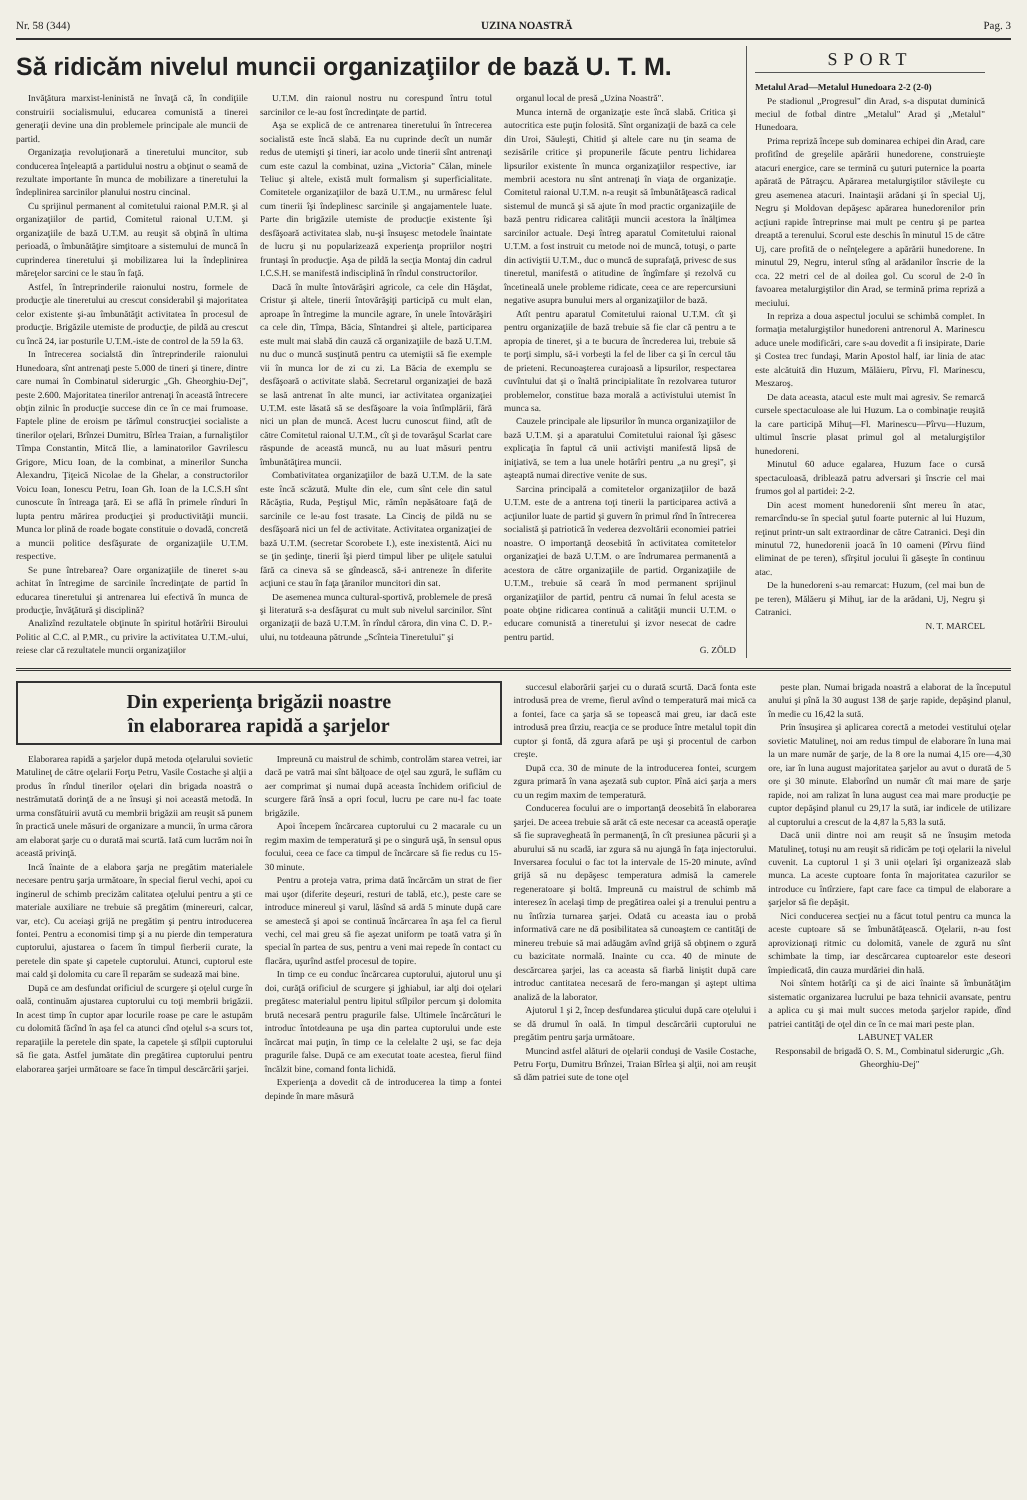Nr. 58 (344) UZINA NOASTRĂ Pag. 3
Să ridicăm nivelul muncii organizaţiilor de bază U. T. M.
Invăţătura marxist-leninistă ne învaţă că, în condiţiile construirii socialismului, educarea comunistă a tinerei generaţii devine una din problemele principale ale muncii de partid.
Organizaţia revoluţionară a tineretului muncitor, sub conducerea înţeleaptă a partidului nostru a obţinut o seamă de rezultate importante în munca de mobilizare a tineretului la îndeplinirea sarcinilor planului nostru cincinal.
Cu sprijinul permanent al comitetului raional P.M.R. şi al organizaţiilor de partid, Comitetul raional U.T.M. şi organizaţiile de bază U.T.M. au reuşit să obţină în ultima perioadă, o îmbunătăţire simţitoare a sistemului de muncă în cuprinderea tineretului şi mobilizarea lui la îndeplinirea măreţelor sarcini ce le stau în faţă.
Astfel, în întreprinderile raionului nostru, formele de producţie ale tineretului au crescut considerabil şi majoritatea celor existente şi-au îmbunătăţit activitatea în procesul de producţie. Brigăzile utemiste de producţie, de pildă au crescut cu încă 24, iar posturile U.T.M.-iste de control de la 59 la 63.
In întrecerea socialstă din întreprinderile raionului Hunedoara, sînt antrenaţi peste 5.000 de tineri şi tinere, dintre care numai în Combinatul siderurgic „Gh. Gheorghiu-Dej", peste 2.600. Majoritatea tinerilor antrenaţi în această întrecere obţin zilnic în producţie succese din ce în ce mai frumoase. Faptele pline de eroism pe tărîmul construcţiei socialiste a tinerilor oţelari, Brînzei Dumitru, Bîrlea Traian, a furnaliştilor Tîmpa Constantin, Mitcă Ilie, a laminatorilor Gavrilescu Grigore, Micu Ioan, de la combinat, a minerilor Suncha Alexandru, Ţiţeică Nicolae de la Ghelar, a constructorilor Voicu Ioan, Ionescu Petru, Ioan Gh. Ioan de la I.C.S.H sînt cunoscute în întreaga ţară. Ei se află în primele rînduri în lupta pentru mărirea producţiei şi productivităţii muncii. Munca lor plină de roade bogate constituie o dovadă, concretă a muncii politice desfăşurate de organizaţiile U.T.M. respective.
Se pune întrebarea? Oare organizaţiile de tineret s-au achitat în întregime de sarcinile încredinţate de partid în educarea tineretului şi antrenarea lui efectivă în munca de producţie, învăţătură şi disciplină?
Analizînd rezultatele obţinute în spiritul hotărîrii Biroului Politic al C.C. al P.MR., cu privire la activitatea U.T.M.-ului, reiese clar că rezultatele muncii organizaţiilor
U.T.M. din raionul nostru nu corespund întru totul sarcinilor ce le-au fost încredinţate de partid.
Aşa se explică de ce antrenarea tineretului în întrecerea socialistă este încă slabă. Ea nu cuprinde decît un număr redus de utemişti şi tineri, iar acolo unde tinerii sînt antrenaţi cum este cazul la combinat, uzina „Victoria" Călan, minele Teliuc şi altele, există mult formalism şi superficialitate. Comitetele organizaţiilor de bază U.T.M., nu urmăresc felul cum tinerii îşi îndeplinesc sarcinile şi angajamentele luate. Parte din brigăzile utemiste de producţie existente îşi desfăşoară activitatea slab, nu-şi însuşesc metodele înaintate de lucru şi nu popularizează experienţa propriilor noştri fruntaşi în producţie. Aşa de pildă la secţia Montaj din cadrul I.C.S.H. se manifestă indisciplină în rîndul constructorilor.
Dacă în multe întovărăşiri agricole, ca cele din Hăşdat, Cristur şi altele, tinerii întovărăşiţi participă cu mult elan, aproape în întregime la muncile agrare, în unele întovărăşiri ca cele din, Tîmpa, Băcia, Sîntandrei şi altele, participarea este mult mai slabă din cauză că organizaţiile de bază U.T.M. nu duc o muncă susţinută pentru ca utemiştii să fie exemple vii în munca lor de zi cu zi. La Băcia de exemplu se desfăşoară o activitate slabă. Secretarul organizaţiei de bază se lasă antrenat în alte munci, iar activitatea organizaţiei U.T.M. este lăsată să se desfăşoare la voia întîmplării, fără nici un plan de muncă. Acest lucru cunoscut fiind, atît de către Comitetul raional U.T.M., cît şi de tovarăşul Scarlat care răspunde de această muncă, nu au luat măsuri pentru îmbunătăţirea muncii.
Combativitatea organizaţiilor de bază U.T.M. de la sate este încă scăzută. Multe din ele, cum sînt cele din satul Răcăştia, Ruda, Peştişul Mic, rămîn nepăsătoare faţă de sarcinile ce le-au fost trasate. La Cinciş de pildă nu se desfăşoară nici un fel de activitate. Activitatea organizaţiei de bază U.T.M. (secretar Scorobete I.), este inexistentă. Aici nu se ţin şedinţe, tinerii îşi pierd timpul liber pe uliţele satului fără ca cineva să se gîndească, să-i antreneze în diferite acţiuni ce stau în faţa ţăranilor muncitori din sat.
De asemenea munca cultural-sportivă, problemele de presă şi literatură s-a desfăşurat cu mult sub nivelul sarcinilor. Sînt organizaţii de bază U.T.M. în rîndul cărora, din vina C. D. P.-ului, nu totdeauna pătrunde „Scînteia Tineretului" şi
organul local de presă „Uzina Noastră".
Munca internă de organizaţie este încă slabă. Critica şi autocritica este puţin folosită. Sînt organizaţii de bază ca cele din Uroi, Săuleşti, Chitid şi altele care nu ţin seama de sezisările critice şi propunerile făcute pentru lichidarea lipsurilor existente în munca organizaţiilor respective, iar membrii acestora nu sînt antrenaţi în viaţa de organizaţie. Comitetul raional U.T.M. n-a reuşit să îmbunătăţească radical sistemul de muncă şi să ajute în mod practic organizaţiile de bază pentru ridicarea calităţii muncii acestora la înălţimea sarcinilor actuale. Deşi întreg aparatul Comitetului raional U.T.M. a fost instruit cu metode noi de muncă, totuşi, o parte din activiştii U.T.M., duc o muncă de suprafaţă, privesc de sus tineretul, manifestă o atitudine de îngîmfare şi rezolvă cu încetineală unele probleme ridicate, ceea ce are repercursiuni negative asupra bunului mers al organizaţiilor de bază.
Atît pentru aparatul Comitetului raional U.T.M. cît şi pentru organizaţiile de bază trebuie să fie clar că pentru a te apropia de tineret, şi a te bucura de încrederea lui, trebuie să te porţi simplu, să-i vorbeşti la fel de liber ca şi în cercul tău de prieteni. Recunoaşterea curajoasă a lipsurilor, respectarea cuvîntului dat şi o înaltă principialitate în rezolvarea tuturor problemelor, constitue baza morală a activistului utemist în munca sa.
Cauzele principale ale lipsurilor în munca organizaţiilor de bază U.T.M. şi a aparatului Comitetului raional îşi găsesc explicaţia în faptul că unii activişti manifestă lipsă de iniţiativă, se tem a lua unele hotărîri pentru „a nu greşi", şi aşteaptă numai directive venite de sus.
Sarcina principală a comitetelor organizaţiilor de bază U.T.M. este de a antrena toţi tinerii la participarea activă a acţiunilor luate de partid şi guvern în primul rînd în întrecerea socialistă şi patriotică în vederea dezvoltării economiei patriei noastre. O importanţă deosebită în activitatea comitetelor organizaţiei de bază U.T.M. o are îndrumarea permanentă a acestora de către organizaţiile de partid. Organizaţiile de U.T.M., trebuie să ceară în mod permanent sprijinul organizaţiilor de partid, pentru că numai în felul acesta se poate obţine ridicarea continuă a calităţii muncii U.T.M. o educare comunistă a tineretului şi izvor nesecat de cadre pentru partid.
G. ZÖLD
SPORT
Metalul Arad—Metalul Hunedoara 2-2 (2-0)
Pe stadionul „Progresul" din Arad, s-a disputat duminică meciul de fotbal dintre „Metalul" Arad şi „Metalul" Hunedoara.
Prima repriză începe sub dominarea echipei din Arad, care profitînd de greşelile apărării hunedorene, construieşte atacuri energice, care se termină cu şuturi puternice la poarta apărată de Pătraşcu. Apărarea metalurgiştilor stăvileşte cu greu asemenea atacuri. Inaintaşii arădani şi în special Uj, Negru şi Moldovan depăşesc apărarea hunedorenilor prin acţiuni rapide întreprinse mai mult pe centru şi pe partea dreaptă a terenului. Scorul este deschis în minutul 15 de către Uj, care profită de o neînţelegere a apărării hunedorene. In minutul 29, Negru, interul stîng al arădanilor înscrie de la cca. 22 metri cel de al doilea gol. Cu scorul de 2-0 în favoarea metalurgiştilor din Arad, se termină prima repriză a meciului.
In repriza a doua aspectul jocului se schimbă complet. In formaţia metalurgiştilor hunedoreni antrenorul A. Marinescu aduce unele modificări, care s-au dovedit a fi insipirate, Darie şi Costea trec fundaşi, Marin Apostol half, iar linia de atac este alcătuită din Huzum, Mălăieru, Pîrvu, Fl. Marinescu, Meszaroş.
De data aceasta, atacul este mult mai agresiv. Se remarcă cursele spectaculoase ale lui Huzum. La o combinaţie reuşită la care participă Mihuţ—Fl. Marinescu—Pîrvu—Huzum, ultimul înscrie plasat primul gol al metalurgiştilor hunedoreni.
Minutul 60 aduce egalarea, Huzum face o cursă spectaculoasă, driblează patru adversari şi înscrie cel mai frumos gol al partidei: 2-2.
Din acest moment hunedorenii sînt mereu în atac, remarcîndu-se în special şutul foarte puternic al lui Huzum, reţinut printr-un salt extraordinar de către Catranici. Deşi din minutul 72, hunedorenii joacă în 10 oameni (Pîrvu fiind eliminat de pe teren), sfîrşitul jocului îi găseşte în continuu atac.
De la hunedoreni s-au remarcat: Huzum, (cel mai bun de pe teren), Mălăeru şi Mihuţ, iar de la arădani, Uj, Negru şi Catranici.
N. T. MARCEL
Din experienţa brigăzii noastre
în elaborarea rapidă a şarjelor
Elaborarea rapidă a şarjelor după metoda oţelarului sovietic Matulineţ de către oţelarii Forţu Petru, Vasile Costache şi alţii a produs în rîndul tinerilor oţelari din brigada noastră o nestrămutată dorinţă de a ne însuşi şi noi această metodă. In urma consfătuirii avută cu membrii brigăzii am reuşit să punem în practică unele măsuri de organizare a muncii, în urma cărora am elaborat şarje cu o durată mai scurtă. Iată cum lucrăm noi în această privinţă.
Incă înainte de a elabora şarja ne pregătim materialele necesare pentru şarja următoare, în special fierul vechi, apoi cu inginerul de schimb precizăm calitatea oţelului pentru a şti ce materiale auxiliare ne trebuie să pregătim (minereuri, calcar, var, etc). Cu aceiaşi grijă ne pregătim şi pentru introducerea fontei. Pentru a economisi timp şi a nu pierde din temperatura cuptorului, ajustarea o facem în timpul fierberii curate, la peretele din spate şi capetele cuptorului. Atunci, cuptorul este mai cald şi dolomita cu care îl reparăm se sudează mai bine.
După ce am desfundat orificiul de scurgere şi oţelul curge în oală, continuăm ajustarea cuptorului cu toţi membrii brigăzii. In acest timp în cuptor apar locurile roase pe care le astupăm cu dolomită făcînd în aşa fel ca atunci cînd oţelul s-a scurs tot, reparaţiile la peretele din spate, la capetele şi stîlpii cuptorului să fie gata. Astfel jumătate din pregătirea cuptorului pentru elaborarea şarjei următoare se face în timpul descărcării şarjei.
Impreună cu maistrul de schimb, controlăm starea vetrei, iar dacă pe vatră mai sînt bălţoace de oţel sau zgură, le suflăm cu aer comprimat şi numai după aceasta închidem orificiul de scurgere fără însă a opri focul, lucru pe care nu-l fac toate brigăzile.
Apoi începem încărcarea cuptorului cu 2 macarale cu un regim maxim de temperatură şi pe o singură uşă, în sensul opus focului, ceea ce face ca timpul de încărcare să fie redus cu 15-30 minute.
Pentru a proteja vatra, prima dată încărcăm un strat de fier mai uşor (diferite deşeuri, resturi de tablă, etc.), peste care se introduce minereul şi varul, lăsînd să ardă 5 minute după care se amestecă şi apoi se continuă încărcarea în aşa fel ca fierul vechi, cel mai greu să fie aşezat uniform pe toată vatra şi în special în partea de sus, pentru a veni mai repede în contact cu flacăra, uşurînd astfel procesul de topire.
In timp ce eu conduc încărcarea cuptorului, ajutorul unu şi doi, curăţă orificiul de scurgere şi jghiabul, iar alţi doi oţelari pregătesc materialul pentru lipitul stîlpilor percum şi dolomita brută necesară pentru pragurile false. Ultimele încărcături le introduc întotdeauna pe uşa din partea cuptorului unde este încărcat mai puţin, în timp ce la celelalte 2 uşi, se fac deja pragurile false. După ce am executat toate acestea, fierul fiind încălzit bine, comand fonta lichidă.
Experienţa a dovedit că de introducerea la timp a fontei depinde în mare măsură
succesul elaborării şarjei cu o durată scurtă. Dacă fonta este introdusă prea de vreme, fierul avînd o temperatură mai mică ca a fontei, face ca şarja să se topească mai greu, iar dacă este introdusă prea tîrziu, reacţia ce se produce între metalul topit din cuptor şi fontă, dă zgura afară pe uşi şi procentul de carbon creşte.
După cca. 30 de minute de la introducerea fontei, scurgem zgura primară în vana aşezată sub cuptor. Pînă aici şarja a mers cu un regim maxim de temperatură.
Conducerea focului are o importanţă deosebită în elaborarea şarjei. De aceea trebuie să arăt că este necesar ca această operaţie să fie supravegheată în permanenţă, în cît presiunea păcurii şi a aburului să nu scadă, iar zgura să nu ajungă în faţa injectorului. Inversarea focului o fac tot la intervale de 15-20 minute, avînd grijă să nu depăşesc temperatura admisă la camerele regeneratoare şi boltă. Impreună cu maistrul de schimb mă interesez în acelaşi timp de pregătirea oalei şi a trenului pentru a nu întîrzia turnarea şarjei. Odată cu aceasta iau o probă informativă care ne dă posibilitatea să cunoaştem ce cantităţi de minereu trebuie să mai adăugăm avînd grijă să obţinem o zgură cu bazicitate normală. Inainte cu cca. 40 de minute de descărcarea şarjei, las ca aceasta să fiarbă liniştit după care introduc cantitatea necesară de fero-mangan şi aştept ultima analiză de la laborator.
Ajutorul 1 şi 2, încep desfundarea şticului după care oţelului i se dă drumul în oală. In timpul descărcării cuptorului ne pregătim pentru şarja următoare.
Muncind astfel alături de oţelarii conduşi de Vasile Costache, Petru Forţu, Dumitru Brînzei, Traian Bîrlea şi alţii, noi am reuşit să dăm patriei sute de tone oţel
peste plan. Numai brigada noastră a elaborat de la începutul anului şi pînă la 30 august 138 de şarje rapide, depăşind planul, în medie cu 16,42 la sută.
Prin însuşirea şi aplicarea corectă a metodei vestitului oţelar sovietic Matulineţ, noi am redus timpul de elaborare în luna mai la un mare număr de şarje, de la 8 ore la numai 4,15 ore—4,30 ore, iar în luna august majoritatea şarjelor au avut o durată de 5 ore şi 30 minute. Elaborînd un număr cît mai mare de şarje rapide, noi am ralizat în luna august cea mai mare producţie pe cuptor depăşind planul cu 29,17 la sută, iar indicele de utilizare al cuptorului a crescut de la 4,87 la 5,83 la sută.
Dacă unii dintre noi am reuşit să ne însuşim metoda Matulineţ, totuşi nu am reuşit să ridicăm pe toţi oţelarii la nivelul cuvenit. La cuptorul 1 şi 3 unii oţelari îşi organizează slab munca. La aceste cuptoare fonta în majoritatea cazurilor se introduce cu întîrziere, fapt care face ca timpul de elaborare a şarjelor să fie depăşit.
Nici conducerea secţiei nu a făcut totul pentru ca munca la aceste cuptoare să se îmbunătăţească. Oţelarii, n-au fost aprovizionaţi ritmic cu dolomită, vanele de zgură nu sînt schimbate la timp, iar descărcarea cuptoarelor este deseori împiedicată, din cauza murdăriei din hală.
Noi sîntem hotărîţi ca şi de aici înainte să îmbunătăţim sistematic organizarea lucrului pe baza tehnicii avansate, pentru a aplica cu şi mai mult succes metoda şarjelor rapide, dînd patriei cantităţi de oţel din ce în ce mai mari peste plan.
LABUNEŢ VALER
Responsabil de brigadă O. S. M., Combinatul siderurgic „Gh. Gheorghiu-Dej"